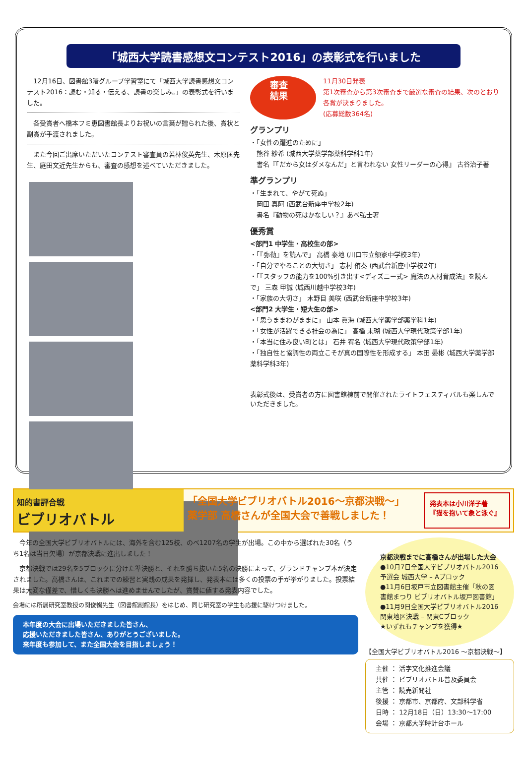「城西大学読書感想文コンテスト2016」の表彰式を行いました
　12月16日、図書館3階グループ学習室にて「城西大学読書感想文コンテスト2016：読む・知る・伝える、読書の楽しみ。」の表彰式を行いました。
　各受賞者へ橋本フミ恵図書館長よりお祝いの言葉が贈られた後、賞状と副賞が手渡されました。
　また今回ご出席いただいたコンテスト審査員の若林俊英先生、木原匡先生、庭田文近先生からも、審査の感想を述べていただきました。
審査結果
11月30日発表
第1次審査から第3次審査まで厳選な審査の結果、次のとおり各賞が決まりました。
(応募総数364名)
グランプリ
・「女性の躍進のために」
　熊谷 紗希 (城西大学薬学部薬科学科1年)
　書名『「だから女はダメなんだ」と言われない 女性リーダーの心得』 古谷治子著
準グランプリ
・「生まれて、やがて死ぬ」
　岡田 真阿 (西武台新座中学校2年)
　書名『動物の死はかなしい？』あべ弘士著
優秀賞
<部門1 中学生・高校生の部>
・「『弥勒』を読んで」 高橋 泰地 (川口市立領家中学校3年)
・「自分でやることの大切さ」 志村 侑奏 (西武台新座中学校2年)
・「『スタッフの能力を100%引き出す<ディズニー式> 魔法の人材育成法』を読んで」 三森 甲誠 (城西川越中学校3年)
・「家族の大切さ」 木野目 美咲 (西武台新座中学校3年)
<部門2 大学生・短大生の部>
・「思うままわがままに」 山本 眞海 (城西大学薬学部薬学科1年)
・「女性が活躍できる社会の為に」 高橋 未瑚 (城西大学現代政策学部1年)
・「本当に住み良い町とは」 石井 宥名 (城西大学現代政策学部1年)
・「独自性と協調性の両立こそが真の国際性を形成する」 本田 晏彬 (城西大学薬学部薬科学科3年)
表彰式後は、受賞者の方に図書館棟前で開催されたライトフェスティバルも楽しんでいただきました。
知的書評合戦
ビブリオバトル
「全国大学ビブリオバトル2016～京都決戦～」
薬学部 高橋さんが全国大会で善戦しました！
発表本は小川洋子著
『猫を抱いて象と泳ぐ』
　今年の全国大学ビブリオバトルには、海外を含む125校、のべ1207名の学生が出場。この中から選ばれた30名（うち1名は当日欠場）が京都決戦に進出しました！
　京都決戦では29名を5ブロックに分けた準決勝と、それを勝ち抜いた5名の決勝によって、グランドチャンプ本が決定されました。高橋さんは、これまでの練習と実践の成果を発揮し、発表本には多くの投票の手が挙がりました。投票結果は大変な僅差で、惜しくも決勝へは進めませんでしたが、賞賛に値する発表内容でした。
会場には所属研究室教授の関俊暢先生（図書館副館長）をはじめ、同じ研究室の学生も応援に駆けつけました。
本年度の大会に出場いただきました皆さん、
応援いただきました皆さん、ありがとうございました。
来年度も参加して、また全国大会を目指しましょう！
京都決戦までに高橋さんが出場した大会
●10月7日全国大学ビブリオバトル2016 予選会 城西大学 – Aブロック
●11月6日坂戸市立図書館主催「秋の図書館まつり ビブリオバトル坂戸図書館」
●11月9日全国大学ビブリオバトル2016 関東地区決戦 – 関東Cブロック
★いずれもチャンプを獲得★
【全国大学ビブリオバトル2016 ～京都決戦～】
主催 ： 活字文化推進会議
共催 ： ビブリオバトル普及委員会
主管 ： 読売新聞社
後援 ： 京都市、京都府、文部科学省
日時 ： 12月18日（日）13:30～17:00
会場 ： 京都大学時計台ホール